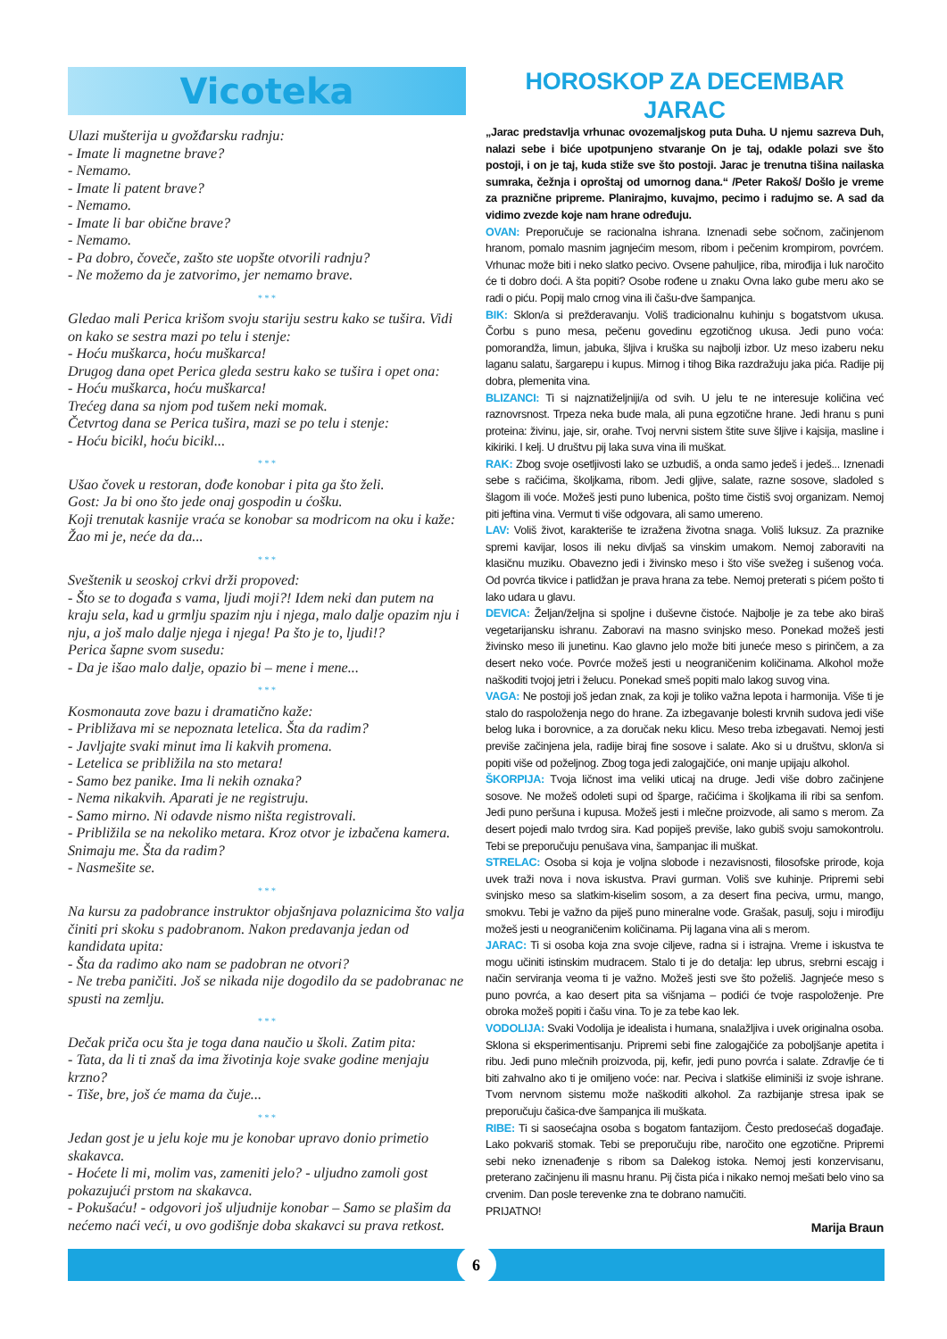Vicoteka
Ulazi mušterija u gvožđarsku radnju:
- Imate li magnetne brave?
- Nemamo.
- Imate li patent brave?
- Nemamo.
- Imate li bar obične brave?
- Nemamo.
- Pa dobro, čoveče, zašto ste uopšte otvorili radnju?
- Ne možemo da je zatvorimo, jer nemamo brave.
* * *
Gledao mali Perica krišom svoju stariju sestru kako se tušira. Vidi on kako se sestra mazi po telu i stenje:
- Hoću muškarca, hoću muškarca!
Drugog dana opet Perica gleda sestru kako se tušira i opet ona:
- Hoću muškarca, hoću muškarca!
Trećeg dana sa njom pod tušem neki momak.
Četvrtog dana se Perica tušira, mazi se po telu i stenje:
- Hoću bicikl, hoću bicikl...
* * *
Ušao čovek u restoran, dođe konobar i pita ga što želi.
Gost: Ja bi ono što jede onaj gospodin u ćošku.
Koji trenutak kasnije vraća se konobar sa modricom na oku i kaže: Žao mi je, neće da da...
* * *
Sveštenik u seoskoj crkvi drži propoved:
- Što se to događa s vama, ljudi moji?! Idem neki dan putem na kraju sela, kad u grmlju spazim nju i njega, malo dalje opazim nju i nju, a još malo dalje njega i njega! Pa što je to, ljudi!?
Perica šapne svom susedu:
- Da je išao malo dalje, opazio bi – mene i mene...
* * *
Kosmonauta zove bazu i dramatično kaže:
- Približava mi se nepoznata letelica. Šta da radim?
- Javljajte svaki minut ima li kakvih promena.
- Letelica se približila na sto metara!
- Samo bez panike. Ima li nekih oznaka?
- Nema nikakvih. Aparati je ne registruju.
- Samo mirno. Ni odavde nismo ništa registrovali.
- Približila se na nekoliko metara. Kroz otvor je izbačena kamera. Snimaju me. Šta da radim?
- Nasmešite se.
* * *
Na kursu za padobrance instruktor objašnjava polaznicima što valja činiti pri skoku s padobranom. Nakon predavanja jedan od kandidata upita:
- Šta da radimo ako nam se padobran ne otvori?
- Ne treba paničiti. Još se nikada nije dogodilo da se padobranac ne spusti na zemlju.
* * *
Dečak priča ocu šta je toga dana naučio u školi. Zatim pita:
- Tata, da li ti znaš da ima životinja koje svake godine menjaju krzno?
- Tiše, bre, još će mama da čuje...
* * *
Jedan gost je u jelu koje mu je konobar upravo donio primetio skakavca.
- Hoćete li mi, molim vas, zameniti jelo? - uljudno zamoli gost pokazujući prstom na skakavca.
- Pokušaću! - odgovori još uljudnije konobar – Samo se plašim da nećemo naći veći, u ovo godišnje doba skakavci su prava retkost.
HOROSKOP ZA DECEMBAR
JARAC
„Jarac predstavlja vrhunac ovozemaljskog puta Duha. U njemu sazreva Duh, nalazi sebe i biće upotpunjeno stvaranje On je taj, odakle polazi sve što postoji, i on je taj, kuda stiže sve što postoji. Jarac je trenutna tišina nailaska sumraka, čežnja i oproštaj od umornog dana.“ /Peter Rakoš/ Došlo je vreme za praznične pripreme. Planirajmo, kuvajmo, pecimo i radujmo se. A sad da vidimo zvezde koje nam hrane određuju.
OVAN: Preporučuje se racionalna ishrana. Iznenadi sebe sočnom, začinjenom hranom, pomalo masnim jagnjećim mesom, ribom i pečenim krompirom, povrćem. Vrhunac može biti i neko slatko pecivo. Ovsene pahuljice, riba, mirođija i luk naročito će ti dobro doći. A šta popiti? Osobe rođene u znaku Ovna lako gube meru ako se radi o piću. Popij malo crnog vina ili čašu-dve šampanjca.
BIK: Sklon/a si prežderavanju. Voliš tradicionalnu kuhinju s bogatstvom ukusa. Čorbu s puno mesa, pečenu govedinu egzotičnog ukusa. Jedi puno voća: pomorandža, limun, jabuka, šljiva i kruška su najbolji izbor. Uz meso izaberu neku laganu salatu, šargarepu i kupus. Mirnog i tihog Bika razdražuju jaka pića. Radije pij dobra, plemenita vina.
BLIZANCI: Ti si najznatiželjniji/a od svih. U jelu te ne interesuje količina već raznovrsnost. Trpeza neka bude mala, ali puna egzotične hrane. Jedi hranu s puni proteina: živinu, jaje, sir, orahe. Tvoj nervni sistem štite suve šljive i kajsija, masline i kikiriki. I kelj. U društvu pij laka suva vina ili muškat.
RAK: Zbog svoje osetljivosti lako se uzbudiš, a onda samo jedeš i jedeš... Iznenadi sebe s račićima, školjkama, ribom. Jedi gljive, salate, razne sosove, sladoled s šlagom ili voće. Možeš jesti puno lubenica, pošto time čistiš svoj organizam. Nemoj piti jeftina vina. Vermut ti više odgovara, ali samo umereno.
LAV: Voliš život, karakteriše te izražena životna snaga. Voliš luksuz. Za praznike spremi kavijar, losos ili neku divljaš sa vinskim umakom. Nemoj zaboraviti na klasičnu muziku. Obavezno jedi i živinsko meso i što više svežeg i sušenog voća. Od povrća tikvice i patlidžan je prava hrana za tebe. Nemoj preterati s pićem pošto ti lako udara u glavu.
DEVICA: Željan/željna si spoljne i duševne čistoće. Najbolje je za tebe ako biraš vegetarijansku ishranu. Zaboravi na masno svinjsko meso. Ponekad možeš jesti živinsko meso ili junetinu. Kao glavno jelo može biti juneće meso s pirinčem, a za desert neko voće. Povrće možeš jesti u neograničenim količinama. Alkohol može naškoditi tvojoj jetri i želucu. Ponekad smeš popiti malo lakog suvog vina.
VAGA: Ne postoji još jedan znak, za koji je toliko važna lepota i harmonija. Više ti je stalo do raspoloženja nego do hrane. Za izbegavanje bolesti krvnih sudova jedi više belog luka i borovnice, a za doručak neku klicu. Meso treba izbegavati. Nemoj jesti previše začinjena jela, radije biraj fine sosove i salate. Ako si u društvu, sklon/a si popiti više od poželjnog. Zbog toga jedi zalogajčiće, oni manje upijaju alkohol.
ŠKORPIJA: Tvoja ličnost ima veliki uticaj na druge. Jedi više dobro začinjene sosove. Ne možeš odoleti supi od šparge, račićima i školjkama ili ribi sa senfom. Jedi puno peršuna i kupusa. Možeš jesti i mlečne proizvode, ali samo s merom. Za desert pojedi malo tvrdog sira. Kad popiješ previše, lako gubiš svoju samokontrolu. Tebi se preporučuju penušava vina, šampanjac ili muškat.
STRELAC: Osoba si koja je voljna slobode i nezavisnosti, filosofske prirode, koja uvek traži nova i nova iskustva. Pravi gurman. Voliš sve kuhinje. Pripremi sebi svinjsko meso sa slatkim-kiselim sosom, a za desert fina peciva, urmu, mango, smokvu. Tebi je važno da piješ puno mineralne vode. Grašak, pasulj, soju i mirođiju možeš jesti u neograničenim količinama. Pij lagana vina ali s merom.
JARAC: Ti si osoba koja zna svoje ciljeve, radna si i istrajna. Vreme i iskustva te mogu učiniti istinskim mudracem. Stalo ti je do detalja: lep ubrus, srebrni escajg i način serviranja veoma ti je važno. Možeš jesti sve što poželiš. Jagnjeće meso s puno povrća, a kao desert pita sa višnjama – podići će tvoje raspoloženje. Pre obroka možeš popiti i čašu vina. To je za tebe kao lek.
VODOLIJA: Svaki Vodolija je idealista i humana, snalažljiva i uvek originalna osoba. Sklona si eksperimentisanju. Pripremi sebi fine zalogajčiće za poboljšanje apetita i ribu. Jedi puno mlečnih proizvoda, pij, kefir, jedi puno povrća i salate. Zdravlje će ti biti zahvalno ako ti je omiljeno voće: nar. Peciva i slatkiše eliminiši iz svoje ishrane. Tvom nervnom sistemu može naškoditi alkohol. Za razbijanje stresa ipak se preporučuju čašica-dve šampanjca ili muškata.
RIBE: Ti si saosećajna osoba s bogatom fantazijom. Često predosećaš događaje. Lako pokvariš stomak. Tebi se preporučuju ribe, naročito one egzotične. Pripremi sebi neko iznenađenje s ribom sa Dalekog istoka. Nemoj jesti konzervisanu, preterano začinjenu ili masnu hranu. Pij čista pića i nikako nemoj mešati belo vino sa crvenim. Dan posle terevenke zna te dobrano namučiti.
PRIJATNO!
Marija Braun
6